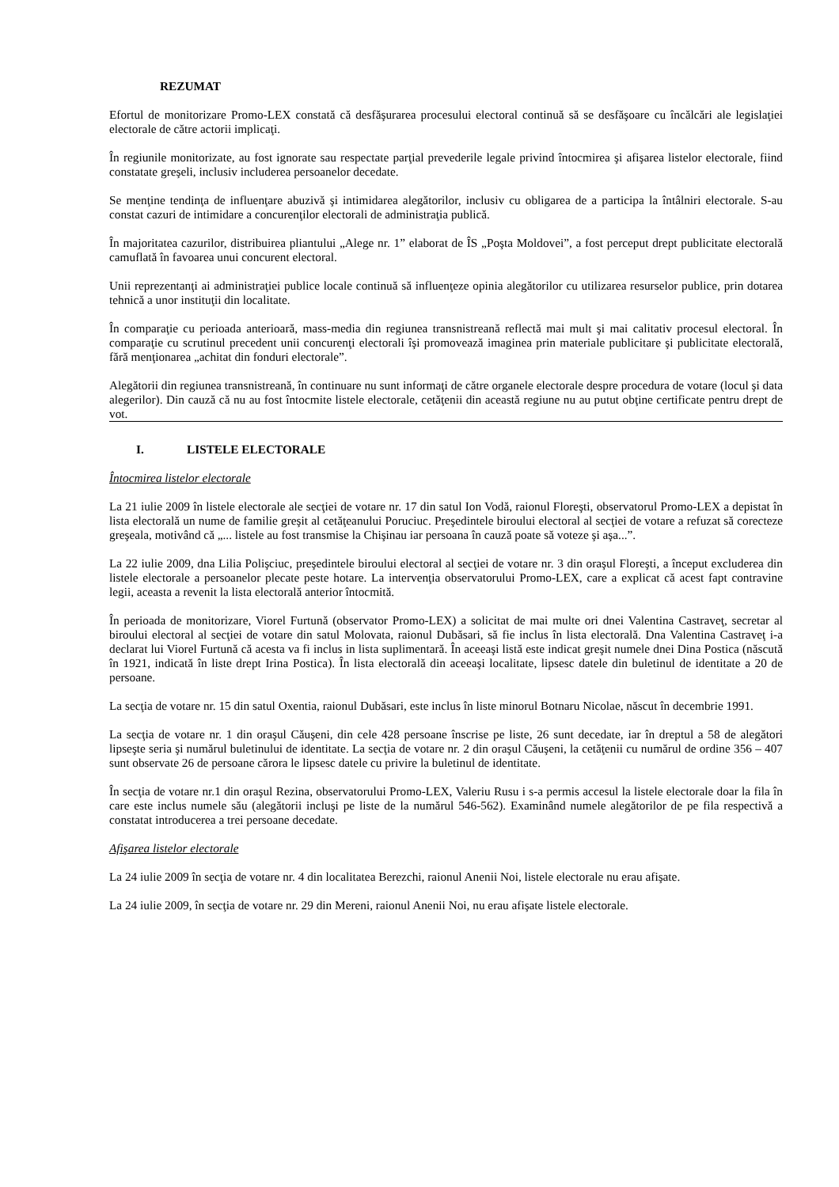REZUMAT
Efortul de monitorizare Promo-LEX constată că desfăşurarea procesului electoral continuă să se desfăşoare cu încălcări ale legislaţiei electorale de către actorii implicaţi.
În regiunile monitorizate, au fost ignorate sau respectate parţial prevederile legale privind întocmirea şi afişarea listelor electorale, fiind constatate greşeli, inclusiv includerea persoanelor decedate.
Se menţine tendinţa de influenţare abuzivă şi intimidarea alegătorilor, inclusiv cu obligarea de a participa la întâlniri electorale. S-au constat cazuri de intimidare a concurenţilor electorali de administraţia publică.
În majoritatea cazurilor, distribuirea pliantului „Alege nr. 1” elaborat de ÎS „Poşta Moldovei”, a fost perceput drept publicitate electorală camuflată în favoarea unui concurent electoral.
Unii reprezentanţi ai administraţiei publice locale continuă să influenţeze opinia alegătorilor cu utilizarea resurselor publice, prin dotarea tehnică a unor instituţii din localitate.
În comparaţie cu perioada anterioară, mass-media din regiunea transnistreană reflectă mai mult şi mai calitativ procesul electoral. În comparaţie cu scrutinul precedent unii concurenţi electorali îşi promovează imaginea prin materiale publicitare şi publicitate electorală, fără menţionarea „achitat din fonduri electorale”.
Alegătorii din regiunea transnistreană, în continuare nu sunt informaţi de către organele electorale despre procedura de votare (locul şi data alegerilor). Din cauză că nu au fost întocmite listele electorale, cetăţenii din această regiune nu au putut obţine certificate pentru drept de vot.
I. LISTELE ELECTORALE
Întocmirea listelor electorale
La 21 iulie 2009 în listele electorale ale secţiei de votare nr. 17 din satul Ion Vodă, raionul Floreşti, observatorul Promo-LEX a depistat în lista electorală un nume de familie greşit al cetăţeanului Poruciuc. Preşedintele biroului electoral al secţiei de votare a refuzat să corecteze greşeala, motivând că „... listele au fost transmise la Chişinau iar persoana în cauză poate să voteze şi aşa...”.
La 22 iulie 2009, dna Lilia Polişciuc, preşedintele biroului electoral al secţiei de votare nr. 3 din oraşul Floreşti, a început excluderea din listele electorale a persoanelor plecate peste hotare. La intervenţia observatorului Promo-LEX, care a explicat că acest fapt contravine legii, aceasta a revenit la lista electorală anterior întocmită.
În perioada de monitorizare, Viorel Furtună (observator Promo-LEX) a solicitat de mai multe ori dnei Valentina Castraveţ, secretar al biroului electoral al secţiei de votare din satul Molovata, raionul Dubăsari, să fie inclus în lista electorală. Dna Valentina Castraveţ i-a declarat lui Viorel Furtună că acesta va fi inclus in lista suplimentară. În aceeaşi listă este indicat greşit numele dnei Dina Postica (născută în 1921, indicată în liste drept Irina Postica). În lista electorală din aceeaşi localitate, lipsesc datele din buletinul de identitate a 20 de persoane.
La secţia de votare nr. 15 din satul Oxentia, raionul Dubăsari, este inclus în liste minorul Botnaru Nicolae, născut în decembrie 1991.
La secţia de votare nr. 1 din oraşul Căuşeni, din cele 428 persoane înscrise pe liste, 26 sunt decedate, iar în dreptul a 58 de alegători lipseşte seria şi numărul buletinului de identitate. La secţia de votare nr. 2 din oraşul Căuşeni, la cetăţenii cu numărul de ordine 356 – 407 sunt observate 26 de persoane cărora le lipsesc datele cu privire la buletinul de identitate.
În secţia de votare nr.1 din oraşul Rezina, observatorului Promo-LEX, Valeriu Rusu i s-a permis accesul la listele electorale doar la fila în care este inclus numele său (alegătorii incluşi pe liste de la numărul 546-562). Examinând numele alegătorilor de pe fila respectivă a constatat introducerea a trei persoane decedate.
Afişarea listelor electorale
La 24 iulie 2009 în secţia de votare nr. 4 din localitatea Berezchi, raionul Anenii Noi, listele electorale nu erau afişate.
La 24 iulie 2009, în secţia de votare nr. 29 din Mereni, raionul Anenii Noi, nu erau afişate listele electorale.